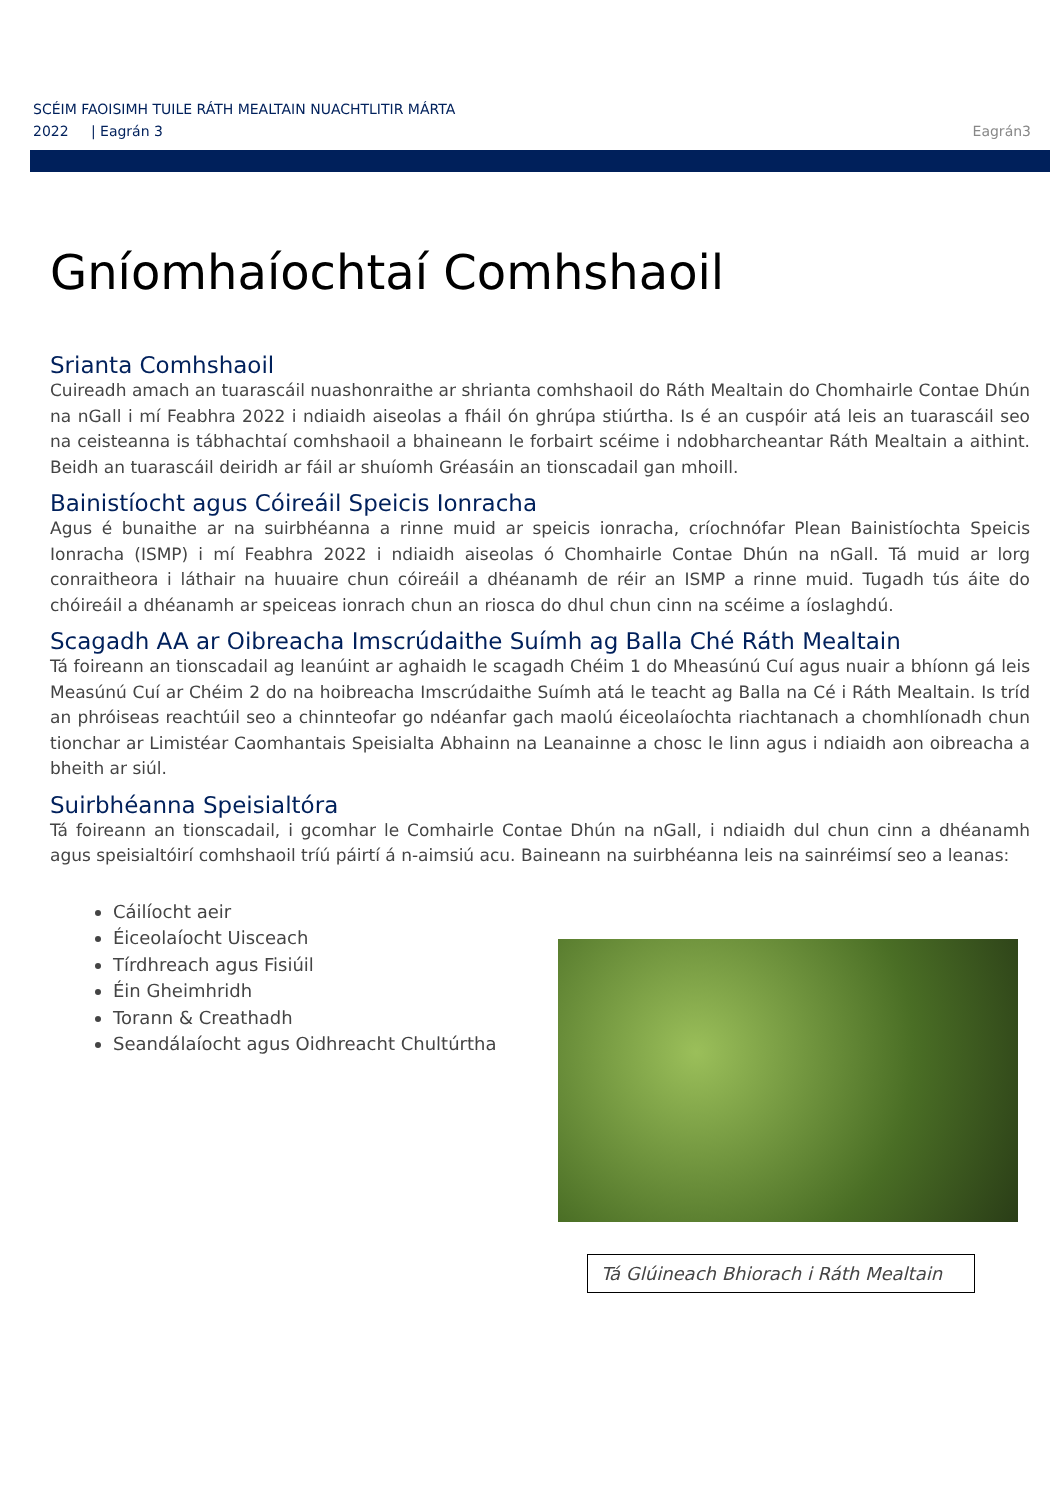SCÉIM FAOISIMH TUILE RÁTH MEALTAIN NUACHTLITIR MÁRTA
2022 | Eagrán 3
Eagrán3
Gníomhaíochtaí Comhshaoil
Srianta Comhshaoil
Cuireadh amach an tuarascáil nuashonraithe ar shrianta comhshaoil do Ráth Mealtain do Chomhairle Contae Dhún na nGall i mí Feabhra 2022 i ndiaidh aiseolas a fháil ón ghrúpa stiúrtha. Is é an cuspóir atá leis an tuarascáil seo na ceisteanna is tábhachtaí comhshaoil a bhaineann le forbairt scéime i ndobharcheantar Ráth Mealtain a aithint. Beidh an tuarascáil deiridh ar fáil ar shuíomh Gréasáin an tionscadail gan mhoill.
Bainistíocht agus Cóireáil Speicis Ionracha
Agus é bunaithe ar na suirbhéanna a rinne muid ar speicis ionracha, críochnófar Plean Bainistíochta Speicis Ionracha (ISMP) i mí Feabhra 2022 i ndiaidh aiseolas ó Chomhairle Contae Dhún na nGall. Tá muid ar lorg conraitheora i láthair na huuaire chun cóireáil a dhéanamh de réir an ISMP a rinne muid. Tugadh tús áite do chóireáil a dhéanamh ar speiceas ionrach chun an riosca do dhul chun cinn na scéime a íoslaghdú.
Scagadh AA ar Oibreacha Imscrúdaithe Suímh ag Balla Ché Ráth Mealtain
Tá foireann an tionscadail ag leanúint ar aghaidh le scagadh Chéim 1 do Mheasúnú Cuí agus nuair a bhíonn gá leis Measúnú Cuí ar Chéim 2 do na hoibreacha Imscrúdaithe Suímh atá le teacht ag Balla na Cé i Ráth Mealtain. Is tríd an phróiseas reachtúil seo a chinnteofar go ndéanfar gach maolú éiceolaíochta riachtanach a chomhlíonadh chun tionchar ar Limistéar Caomhantais Speisialta Abhainn na Leanainne a chosc le linn agus i ndiaidh aon oibreacha a bheith ar siúl.
Suirbhéanna Speisialtóra
Tá foireann an tionscadail, i gcomhar le Comhairle Contae Dhún na nGall, i ndiaidh dul chun cinn a dhéanamh agus speisialtóirí comhshaoil tríú páirtí á n-aimsiú acu. Baineann na suirbhéanna leis na sainréimsí seo a leanas:
Cáilíocht aeir
Éiceolaíocht Uisceach
Tírdhreach agus Fisiúil
Éin Gheimhridh
Torann & Creathadh
Seandálaíocht agus Oidhreacht Chultúrtha
Tá Glúineach Bhiorach i Ráth Mealtain